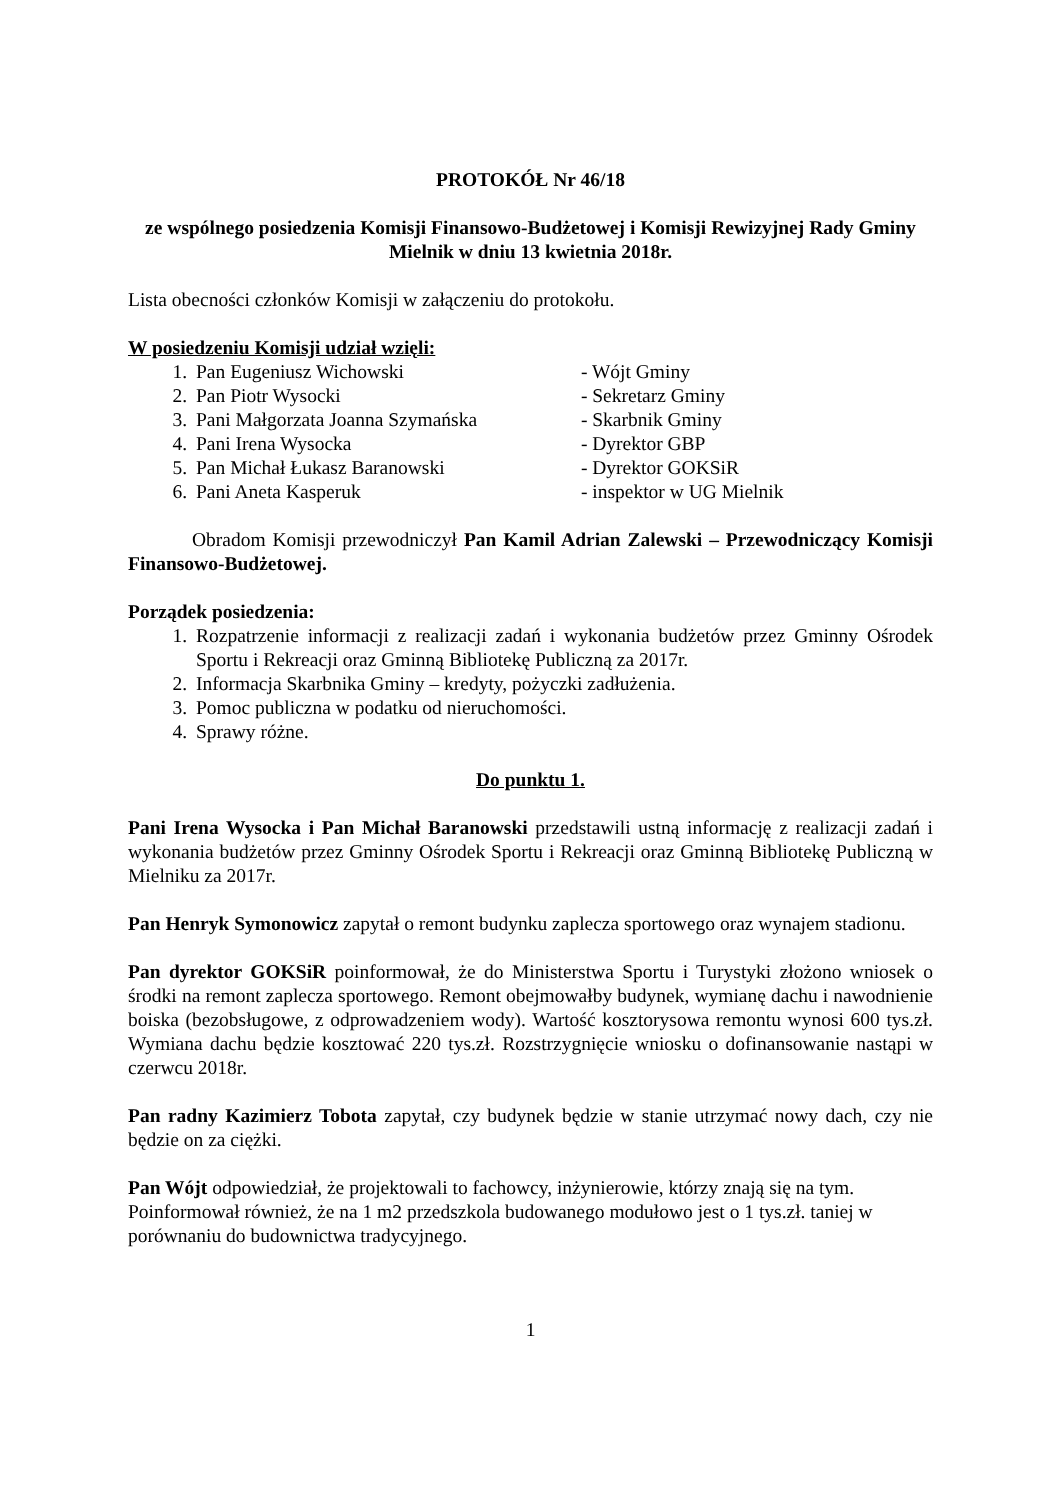PROTOKÓŁ Nr 46/18
ze wspólnego posiedzenia Komisji Finansowo-Budżetowej i Komisji Rewizyjnej Rady Gminy Mielnik w dniu 13 kwietnia 2018r.
Lista obecności członków Komisji w załączeniu do protokołu.
W posiedzeniu Komisji udział wzięli:
1. Pan Eugeniusz Wichowski - Wójt Gminy
2. Pan Piotr Wysocki - Sekretarz Gminy
3. Pani Małgorzata Joanna Szymańska - Skarbnik Gminy
4. Pani Irena Wysocka - Dyrektor GBP
5. Pan Michał Łukasz Baranowski - Dyrektor GOKSiR
6. Pani Aneta Kasperuk - inspektor w UG Mielnik
Obradom Komisji przewodniczył Pan Kamil Adrian Zalewski – Przewodniczący Komisji Finansowo-Budżetowej.
Porządek posiedzenia:
1. Rozpatrzenie informacji z realizacji zadań i wykonania budżetów przez Gminny Ośrodek Sportu i Rekreacji oraz Gminną Bibliotekę Publiczną za 2017r.
2. Informacja Skarbnika Gminy – kredyty, pożyczki zadłużenia.
3. Pomoc publiczna w podatku od nieruchomości.
4. Sprawy różne.
Do punktu 1.
Pani Irena Wysocka i Pan Michał Baranowski przedstawili ustną informację z realizacji zadań i wykonania budżetów przez Gminny Ośrodek Sportu i Rekreacji oraz Gminną Bibliotekę Publiczną w Mielniku za 2017r.
Pan Henryk Symonowicz zapytał o remont budynku zaplecza sportowego oraz wynajem stadionu.
Pan dyrektor GOKSiR poinformował, że do Ministerstwa Sportu i Turystyki złożono wniosek o środki na remont zaplecza sportowego. Remont obejmowałby budynek, wymianę dachu i nawodnienie boiska (bezobsługowe, z odprowadzeniem wody). Wartość kosztorysowa remontu wynosi 600 tys.zł. Wymiana dachu będzie kosztować 220 tys.zł. Rozstrzygnięcie wniosku o dofinansowanie nastąpi w czerwcu 2018r.
Pan radny Kazimierz Tobota zapytał, czy budynek będzie w stanie utrzymać nowy dach, czy nie będzie on za ciężki.
Pan Wójt odpowiedział, że projektowali to fachowcy, inżynierowie, którzy znają się na tym. Poinformował również, że na 1 m2 przedszkola budowanego modułowo jest o 1 tys.zł. taniej w porównaniu do budownictwa tradycyjnego.
1